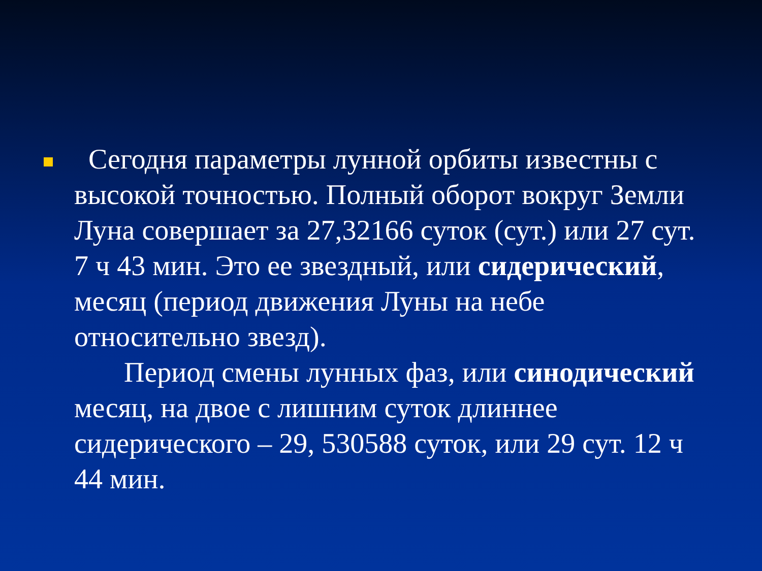Сегодня параметры лунной орбиты известны с высокой точностью. Полный оборот вокруг Земли Луна совершает за 27,32166 суток (сут.) или 27 сут. 7 ч 43 мин. Это ее звездный, или сидерический, месяц (период движения Луны на небе относительно звезд).
Период смены лунных фаз, или синодический месяц, на двое с лишним суток длиннее сидерического – 29, 530588 суток, или 29 сут. 12 ч 44 мин.